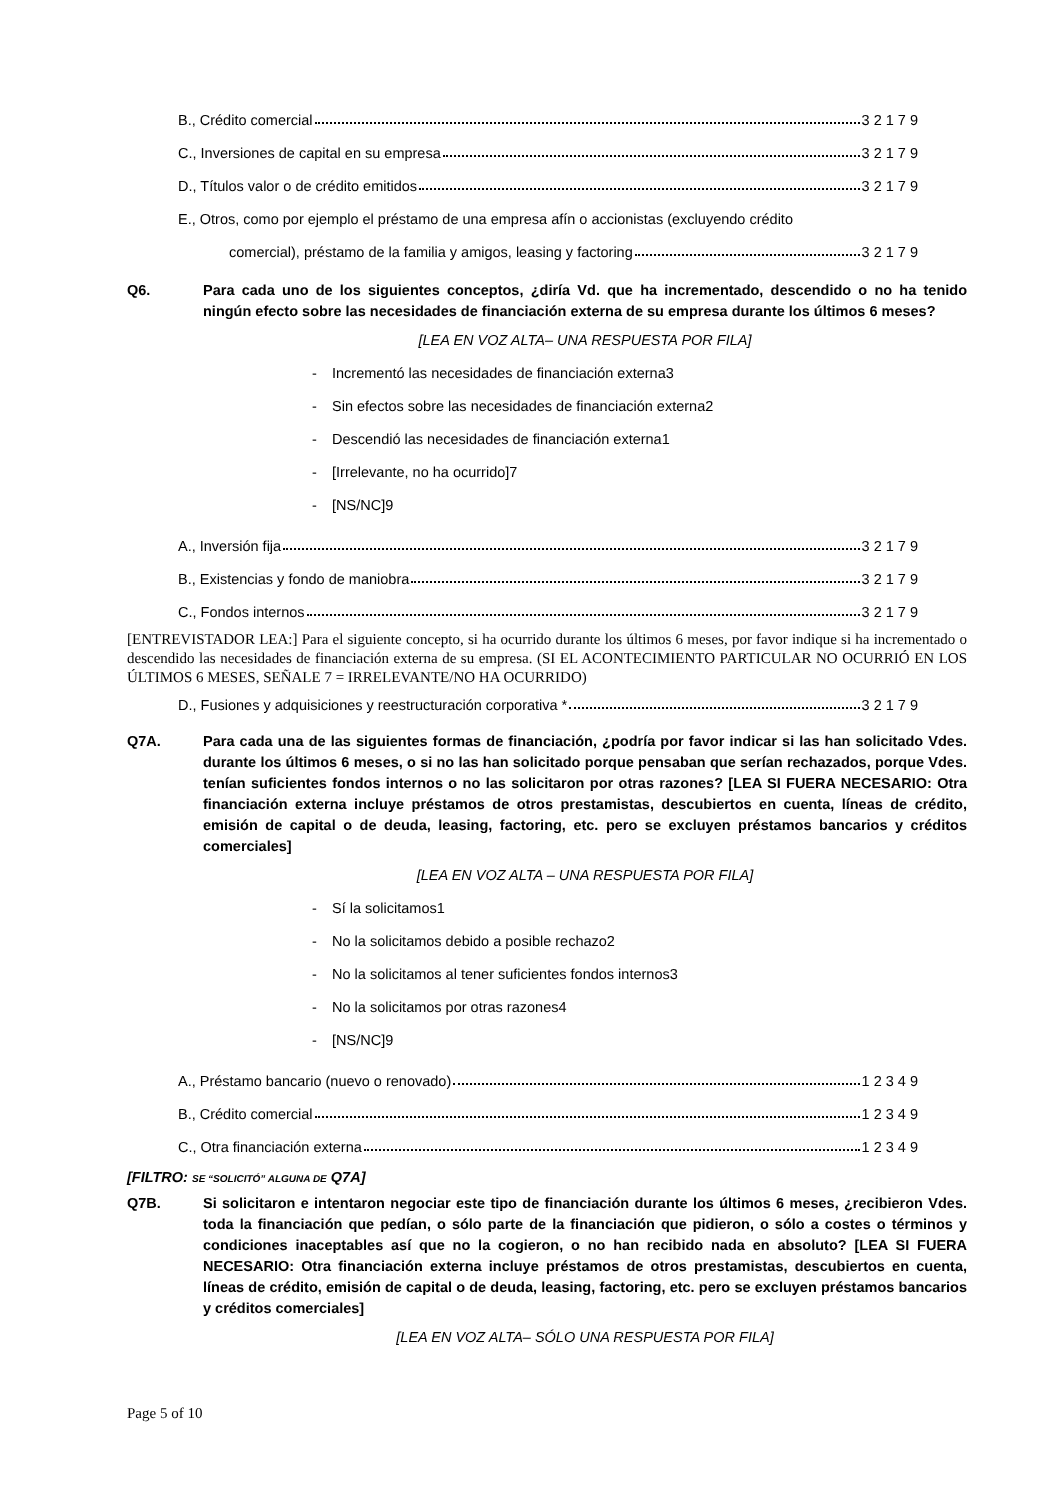B., Crédito comercial 3 2 1 7 9
C., Inversiones de capital en su empresa 3 2 1 7 9
D., Títulos valor o de crédito emitidos 3 2 1 7 9
E., Otros, como por ejemplo el préstamo de una empresa afín o accionistas (excluyendo crédito
comercial), préstamo de la familia y amigos, leasing y factoring 3 2 1 7 9
Q6. Para cada uno de los siguientes conceptos, ¿diría Vd. que ha incrementado, descendido o no ha tenido ningún efecto sobre las necesidades de financiación externa de su empresa durante los últimos 6 meses?
[LEA EN VOZ ALTA– UNA RESPUESTA POR FILA]
- Incrementó las necesidades de financiación externa 3
- Sin efectos sobre las necesidades de financiación externa 2
- Descendió las necesidades de financiación externa 1
- [Irrelevante, no ha ocurrido] 7
- [NS/NC] 9
A., Inversión fija 3 2 1 7 9
B., Existencias y fondo de maniobra 3 2 1 7 9
C., Fondos internos 3 2 1 7 9
[ENTREVISTADOR LEA:] Para el siguiente concepto, si ha ocurrido durante los últimos 6 meses, por favor indique si ha incrementado o descendido las necesidades de financiación externa de su empresa. (SI EL ACONTECIMIENTO PARTICULAR NO OCURRIÓ EN LOS ÚLTIMOS 6 MESES, SEÑALE 7 = IRRELEVANTE/NO HA OCURRIDO)
D., Fusiones y adquisiciones y reestructuración corporativa * 3 2 1 7 9
Q7A. Para cada una de las siguientes formas de financiación, ¿podría por favor indicar si las han solicitado Vdes. durante los últimos 6 meses, o si no las han solicitado porque pensaban que serían rechazados, porque Vdes. tenían suficientes fondos internos o no las solicitaron por otras razones? [LEA SI FUERA NECESARIO: Otra financiación externa incluye préstamos de otros prestamistas, descubiertos en cuenta, líneas de crédito, emisión de capital o de deuda, leasing, factoring, etc. pero se excluyen préstamos bancarios y créditos comerciales]
[LEA EN VOZ ALTA – UNA RESPUESTA POR FILA]
- Sí la solicitamos 1
- No la solicitamos debido a posible rechazo 2
- No la solicitamos al tener suficientes fondos internos 3
- No la solicitamos por otras razones 4
- [NS/NC] 9
A., Préstamo bancario (nuevo o renovado) 1 2 3 4 9
B., Crédito comercial 1 2 3 4 9
C., Otra financiación externa 1 2 3 4 9
[FILTRO: SE “SOLICITÓ” ALGUNA DE Q7A]
Q7B. Si solicitaron e intentaron negociar este tipo de financiación durante los últimos 6 meses, ¿recibieron Vdes. toda la financiación que pedían, o sólo parte de la financiación que pidieron, o sólo a costes o términos y condiciones inaceptables así que no la cogieron, o no han recibido nada en absoluto? [LEA SI FUERA NECESARIO: Otra financiación externa incluye préstamos de otros prestamistas, descubiertos en cuenta, líneas de crédito, emisión de capital o de deuda, leasing, factoring, etc. pero se excluyen préstamos bancarios y créditos comerciales]
[LEA EN VOZ ALTA– SÓLO UNA RESPUESTA POR FILA]
Page 5 of 10